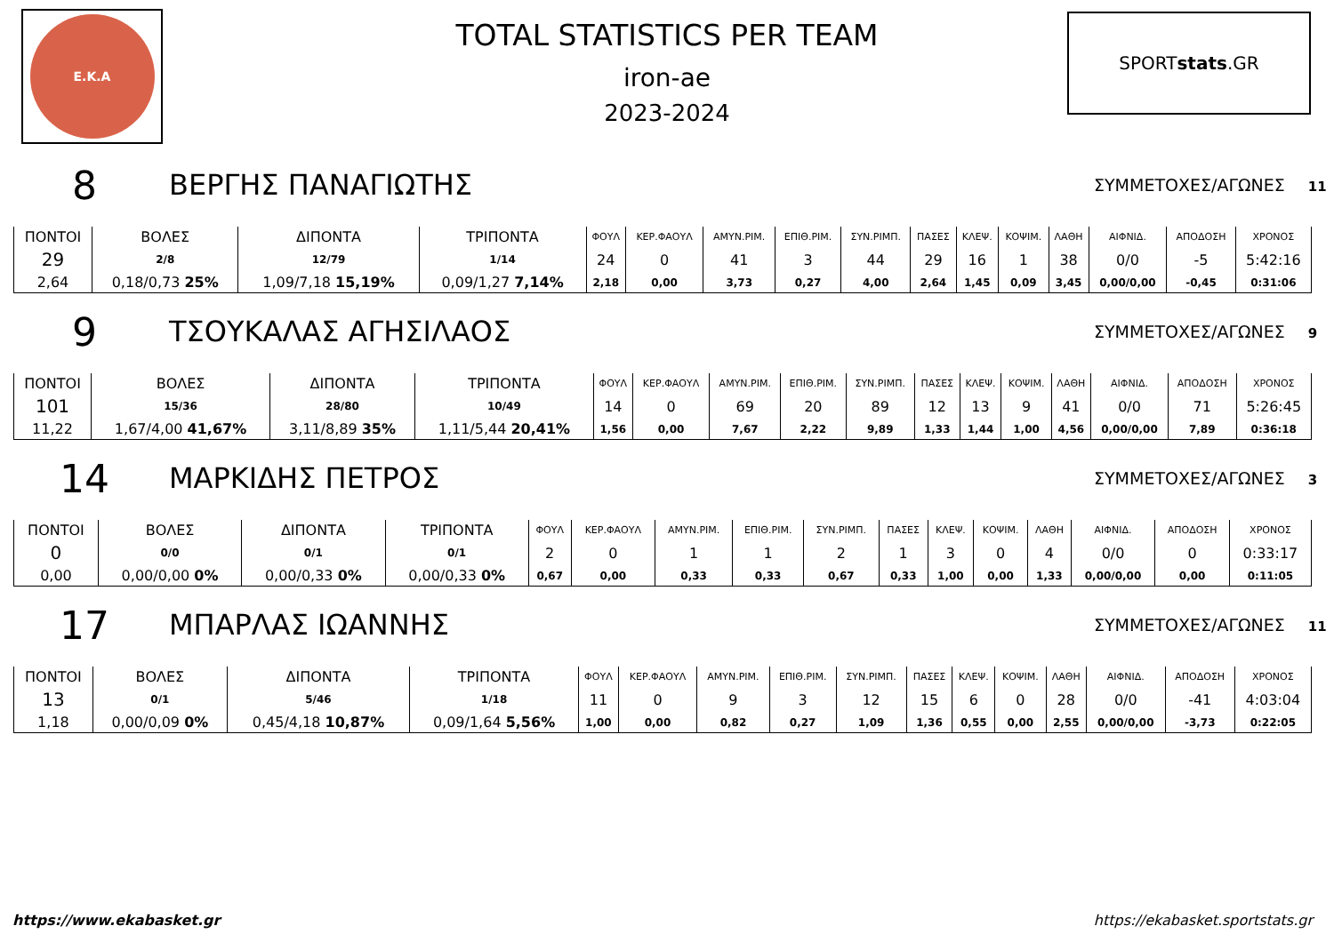Ε.Κ.Α
TOTAL STATISTICS PER TEAM
iron-ae
2023-2024
SPORT stats.GR
8
ΒΕΡΓΗΣ ΠΑΝΑΓΙΩΤΗΣ
ΣΥΜΜΕΤΟΧΕΣ/ΑΓΩΝΕΣ 11
| ΠΟΝΤΟΙ | ΒΟΛΕΣ | ΔΙΠΟΝΤΑ | ΤΡΙΠΟΝΤΑ | ΦΟΥΛ | ΚΕΡ.ΦΑΟΥΛ | ΑΜΥΝ.ΡΙΜ. | ΕΠΙΘ.ΡΙΜ. | ΣΥΝ.ΡΙΜΠ. | ΠΑΣΕΣ | ΚΛΕΨ. | ΚΟΨΙΜ. | ΛΑΘΗ | ΑΙΦΝΙΔ. | ΑΠΟΔΟΣΗ | ΧΡΟΝΟΣ |
| --- | --- | --- | --- | --- | --- | --- | --- | --- | --- | --- | --- | --- | --- | --- | --- |
| 29 | 2/8 | 12/79 | 1/14 | 24 | 0 | 41 | 3 | 44 | 29 | 16 | 1 | 38 | 0/0 | -5 | 5:42:16 |
| 2,64 | 0,18/0,73 25% | 1,09/7,18 15,19% | 0,09/1,27 7,14% | 2,18 | 0,00 | 3,73 | 0,27 | 4,00 | 2,64 | 1,45 | 0,09 | 3,45 | 0,00/0,00 | -0,45 | 0:31:06 |
9
ΤΣΟΥΚΑΛΑΣ ΑΓΗΣΙΛΑΟΣ
ΣΥΜΜΕΤΟΧΕΣ/ΑΓΩΝΕΣ 9
| ΠΟΝΤΟΙ | ΒΟΛΕΣ | ΔΙΠΟΝΤΑ | ΤΡΙΠΟΝΤΑ | ΦΟΥΛ | ΚΕΡ.ΦΑΟΥΛ | ΑΜΥΝ.ΡΙΜ. | ΕΠΙΘ.ΡΙΜ. | ΣΥΝ.ΡΙΜΠ. | ΠΑΣΕΣ | ΚΛΕΨ. | ΚΟΨΙΜ. | ΛΑΘΗ | ΑΙΦΝΙΔ. | ΑΠΟΔΟΣΗ | ΧΡΟΝΟΣ |
| --- | --- | --- | --- | --- | --- | --- | --- | --- | --- | --- | --- | --- | --- | --- | --- |
| 101 | 15/36 | 28/80 | 10/49 | 14 | 0 | 69 | 20 | 89 | 12 | 13 | 9 | 41 | 0/0 | 71 | 5:26:45 |
| 11,22 | 1,67/4,00 41,67% | 3,11/8,89 35% | 1,11/5,44 20,41% | 1,56 | 0,00 | 7,67 | 2,22 | 9,89 | 1,33 | 1,44 | 1,00 | 4,56 | 0,00/0,00 | 7,89 | 0:36:18 |
14
ΜΑΡΚΙΔΗΣ ΠΕΤΡΟΣ
ΣΥΜΜΕΤΟΧΕΣ/ΑΓΩΝΕΣ 3
| ΠΟΝΤΟΙ | ΒΟΛΕΣ | ΔΙΠΟΝΤΑ | ΤΡΙΠΟΝΤΑ | ΦΟΥΛ | ΚΕΡ.ΦΑΟΥΛ | ΑΜΥΝ.ΡΙΜ. | ΕΠΙΘ.ΡΙΜ. | ΣΥΝ.ΡΙΜΠ. | ΠΑΣΕΣ | ΚΛΕΨ. | ΚΟΨΙΜ. | ΛΑΘΗ | ΑΙΦΝΙΔ. | ΑΠΟΔΟΣΗ | ΧΡΟΝΟΣ |
| --- | --- | --- | --- | --- | --- | --- | --- | --- | --- | --- | --- | --- | --- | --- | --- |
| 0 | 0/0 | 0/1 | 0/1 | 2 | 0 | 1 | 1 | 2 | 1 | 3 | 0 | 4 | 0/0 | 0 | 0:33:17 |
| 0,00 | 0,00/0,00 0% | 0,00/0,33 0% | 0,00/0,33 0% | 0,67 | 0,00 | 0,33 | 0,33 | 0,67 | 0,33 | 1,00 | 0,00 | 1,33 | 0,00/0,00 | 0,00 | 0:11:05 |
17
ΜΠΑΡΛΑΣ ΙΩΑΝΝΗΣ
ΣΥΜΜΕΤΟΧΕΣ/ΑΓΩΝΕΣ 11
| ΠΟΝΤΟΙ | ΒΟΛΕΣ | ΔΙΠΟΝΤΑ | ΤΡΙΠΟΝΤΑ | ΦΟΥΛ | ΚΕΡ.ΦΑΟΥΛ | ΑΜΥΝ.ΡΙΜ. | ΕΠΙΘ.ΡΙΜ. | ΣΥΝ.ΡΙΜΠ. | ΠΑΣΕΣ | ΚΛΕΨ. | ΚΟΨΙΜ. | ΛΑΘΗ | ΑΙΦΝΙΔ. | ΑΠΟΔΟΣΗ | ΧΡΟΝΟΣ |
| --- | --- | --- | --- | --- | --- | --- | --- | --- | --- | --- | --- | --- | --- | --- | --- |
| 13 | 0/1 | 5/46 | 1/18 | 11 | 0 | 9 | 3 | 12 | 15 | 6 | 0 | 28 | 0/0 | -41 | 4:03:04 |
| 1,18 | 0,00/0,09 0% | 0,45/4,18 10,87% | 0,09/1,64 5,56% | 1,00 | 0,00 | 0,82 | 0,27 | 1,09 | 1,36 | 0,55 | 0,00 | 2,55 | 0,00/0,00 | -3,73 | 0:22:05 |
https://www.ekabasket.gr https://ekabasket.sportstats.gr